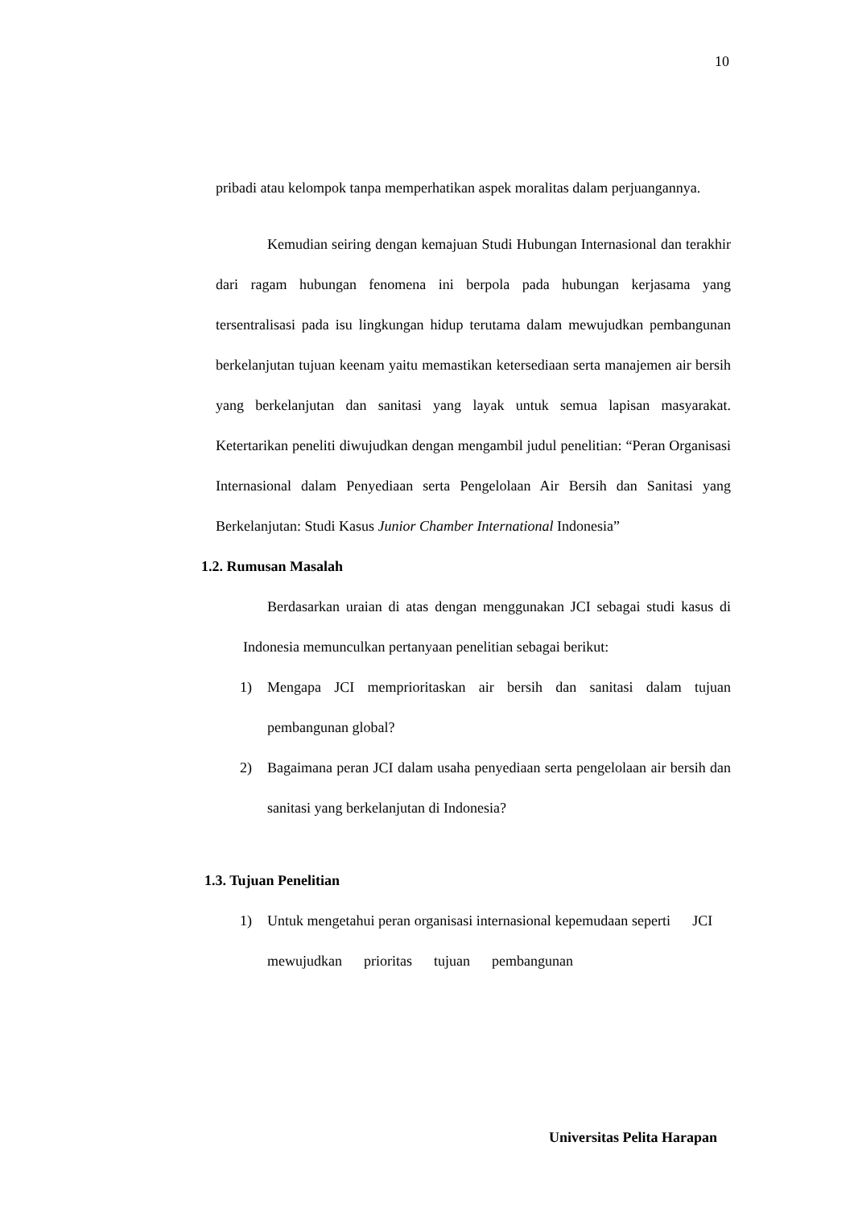10
pribadi atau kelompok tanpa memperhatikan aspek moralitas dalam perjuangannya.
Kemudian seiring dengan kemajuan Studi Hubungan Internasional dan terakhir dari ragam hubungan fenomena ini berpola pada hubungan kerjasama yang tersentralisasi pada isu lingkungan hidup terutama dalam mewujudkan pembangunan berkelanjutan tujuan keenam yaitu memastikan ketersediaan serta manajemen air bersih yang berkelanjutan dan sanitasi yang layak untuk semua lapisan masyarakat. Ketertarikan peneliti diwujudkan dengan mengambil judul penelitian: “Peran Organisasi Internasional dalam Penyediaan serta Pengelolaan Air Bersih dan Sanitasi yang Berkelanjutan: Studi Kasus Junior Chamber International Indonesia”
1.2. Rumusan Masalah
Berdasarkan uraian di atas dengan menggunakan JCI sebagai studi kasus di Indonesia memunculkan pertanyaan penelitian sebagai berikut:
1) Mengapa JCI memprioritaskan air bersih dan sanitasi dalam tujuan pembangunan global?
2) Bagaimana peran JCI dalam usaha penyediaan serta pengelolaan air bersih dan sanitasi yang berkelanjutan di Indonesia?
1.3. Tujuan Penelitian
1) Untuk mengetahui peran organisasi internasional kepemudaan seperti JCI mewujudkan prioritas tujuan pembangunan
Universitas Pelita Harapan